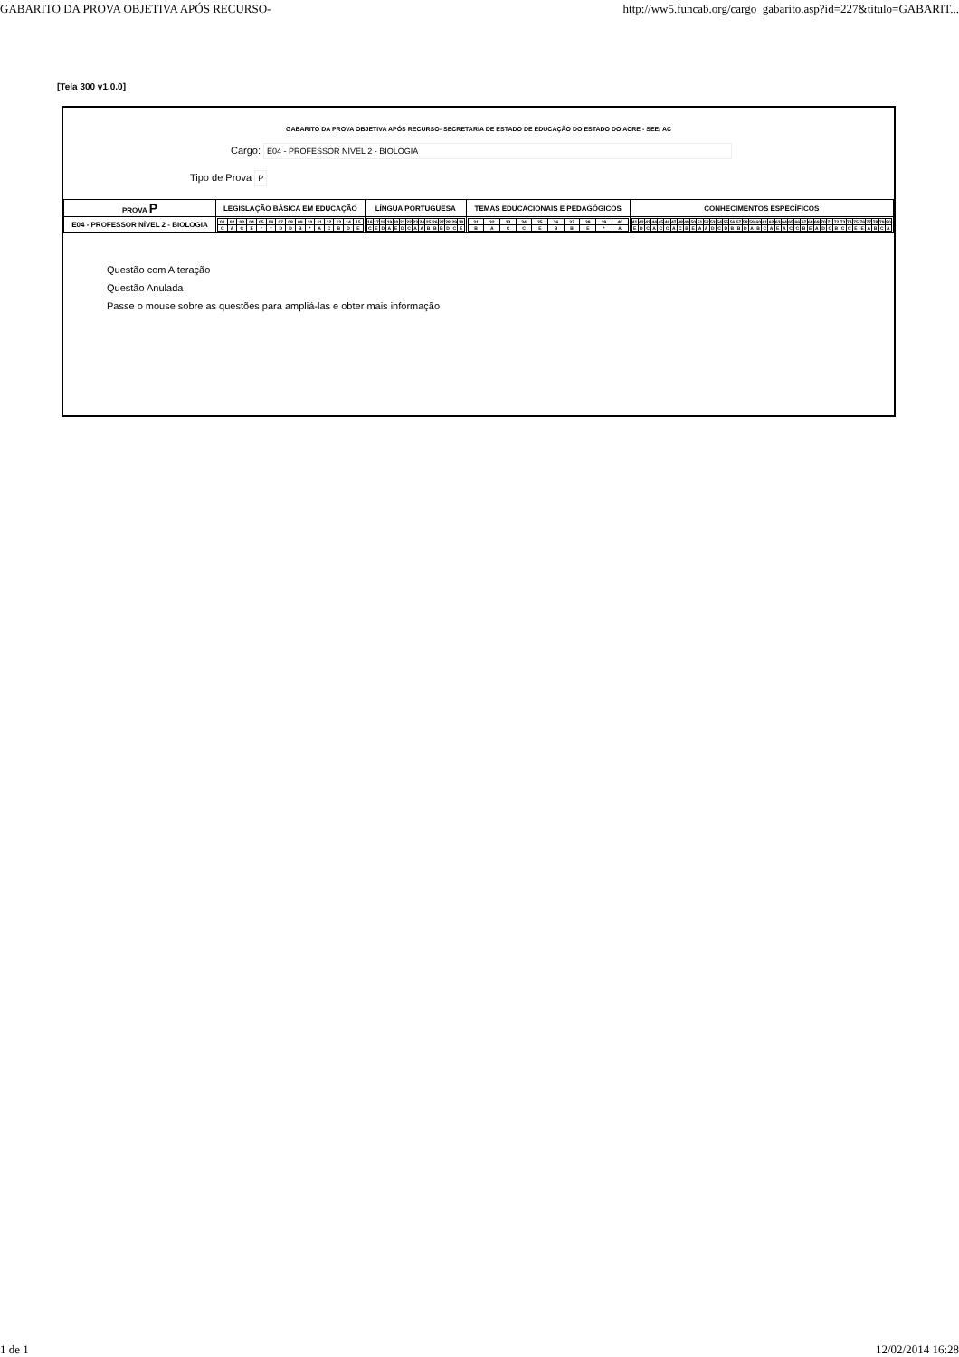GABARITO DA PROVA OBJETIVA APÓS RECURSO- http://ww5.funcab.org/cargo_gabarito.asp?id=227&titulo=GABARIT...
[Tela 300 v1.0.0]
GABARITO DA PROVA OBJETIVA APÓS RECURSO- SECRETARIA DE ESTADO DE EDUCAÇÃO DO ESTADO DO ACRE - SEE/ AC
Cargo: E04 - PROFESSOR NÍVEL 2 - BIOLOGIA
Tipo de Prova P
| PROVA P | LEGISLAÇÃO BÁSICA EM EDUCAÇÃO | LÍNGUA PORTUGUESA | TEMAS EDUCACIONAIS E PEDAGÓGICOS | CONHECIMENTOS ESPECÍFICOS |
| --- | --- | --- | --- | --- |
| E04 - PROFESSOR NÍVEL 2 - BIOLOGIA | / 01 / 02 / 03 / 04 / 05 / 06 / 07 / 08 / 09 / 10 / 11 / 12 / 13 / 14 / 15 / / C / A / C / E / * / * / D / D / B / * / A / C / B / D / E / | / 16 / 17 / 18 / 19 / 20 / 21 / 22 / 23 / 24 / 25 / 26 / 27 / 28 / 29 / 30 / / C / E / D / A / E / D / C / A / A / B / B / B / D / C / E / | / 31 / 32 / 33 / 34 / 35 / 36 / 37 / 38 / 39 / 40 / / B / A / C / C / E / B / B / E / * / A / | / 41 / 42 / 43 / 44 / 45 / 46 / 47 / 48 / 49 / 50 / 51 / 52 / 53 / 54 / 55 / 56 / 57 / 58 / 59 / 60 / 61 / 62 / 63 / 64 / 65 / 66 / 67 / 68 / 69 / 70 / 71 / 72 / 73 / 74 / 75 / 76 / 77 / 78 / 79 / 80 / / E / D / C / A / C / C / A / C / B / E / A / A / D / C / D / B / B / D / A / B / C / A / E / A / C / C / B / E / A / D / C / B / C / C / E / E / A / B / C / A / |
Questão com Alteração
Questão Anulada
Passe o mouse sobre as questões para ampliá-las e obter mais informação
1 de 1 12/02/2014 16:28